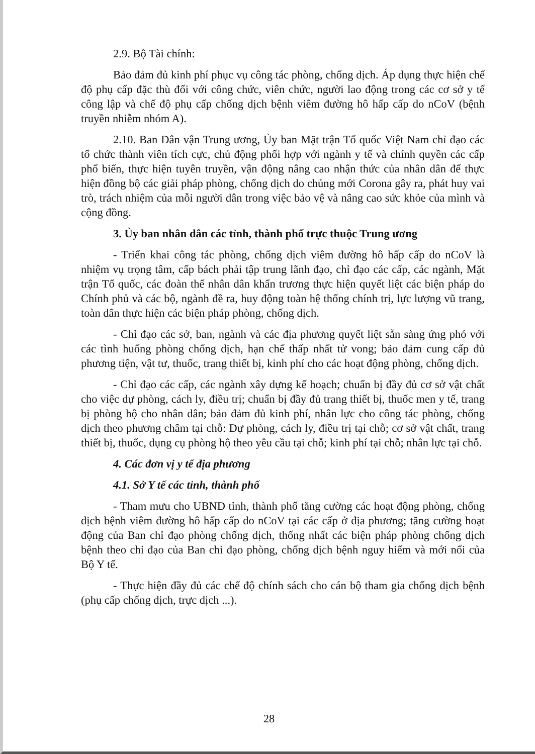2.9. Bộ Tài chính:
Bảo đảm đủ kinh phí phục vụ công tác phòng, chống dịch. Áp dụng thực hiện chế độ phụ cấp đặc thù đối với công chức, viên chức, người lao động trong các cơ sở y tế công lập và chế độ phụ cấp chống dịch bệnh viêm đường hô hấp cấp do nCoV (bệnh truyền nhiễm nhóm A).
2.10. Ban Dân vận Trung ương, Ủy ban Mặt trận Tổ quốc Việt Nam chỉ đạo các tổ chức thành viên tích cực, chủ động phối hợp với ngành y tế và chính quyền các cấp phổ biến, thực hiện tuyên truyền, vận động nâng cao nhận thức của nhân dân để thực hiện đồng bộ các giải pháp phòng, chống dịch do chủng mới Corona gây ra, phát huy vai trò, trách nhiệm của mỗi người dân trong việc bảo vệ và nâng cao sức khỏe của mình và cộng đồng.
3. Ủy ban nhân dân các tỉnh, thành phố trực thuộc Trung ương
- Triển khai công tác phòng, chống dịch viêm đường hô hấp cấp do nCoV là nhiệm vụ trọng tâm, cấp bách phải tập trung lãnh đạo, chỉ đạo các cấp, các ngành, Mặt trận Tổ quốc, các đoàn thể nhân dân khẩn trương thực hiện quyết liệt các biện pháp do Chính phủ và các bộ, ngành đề ra, huy động toàn hệ thống chính trị, lực lượng vũ trang, toàn dân thực hiện các biện pháp phòng, chống dịch.
- Chỉ đạo các sở, ban, ngành và các địa phương quyết liệt sẵn sàng ứng phó với các tình huống phòng chống dịch, hạn chế thấp nhất tử vong; bảo đảm cung cấp đủ phương tiện, vật tư, thuốc, trang thiết bị, kinh phí cho các hoạt động phòng, chống dịch.
- Chỉ đạo các cấp, các ngành xây dựng kế hoạch; chuẩn bị đầy đủ cơ sở vật chất cho việc dự phòng, cách ly, điều trị; chuẩn bị đầy đủ trang thiết bị, thuốc men y tế, trang bị phòng hộ cho nhân dân; bảo đảm đủ kinh phí, nhân lực cho công tác phòng, chống dịch theo phương châm tại chỗ: Dự phòng, cách ly, điều trị tại chỗ; cơ sở vật chất, trang thiết bị, thuốc, dụng cụ phòng hộ theo yêu cầu tại chỗ; kinh phí tại chỗ; nhân lực tại chỗ.
4. Các đơn vị y tế địa phương
4.1. Sở Y tế các tỉnh, thành phố
- Tham mưu cho UBND tỉnh, thành phố tăng cường các hoạt động phòng, chống dịch bệnh viêm đường hô hấp cấp do nCoV tại các cấp ở địa phương; tăng cường hoạt động của Ban chỉ đạo phòng chống dịch, thống nhất các biện pháp phòng chống dịch bệnh theo chỉ đạo của Ban chỉ đạo phòng, chống dịch bệnh nguy hiểm và mới nổi của Bộ Y tế.
- Thực hiện đầy đủ các chế độ chính sách cho cán bộ tham gia chống dịch bệnh (phụ cấp chống dịch, trực dịch ...).
28